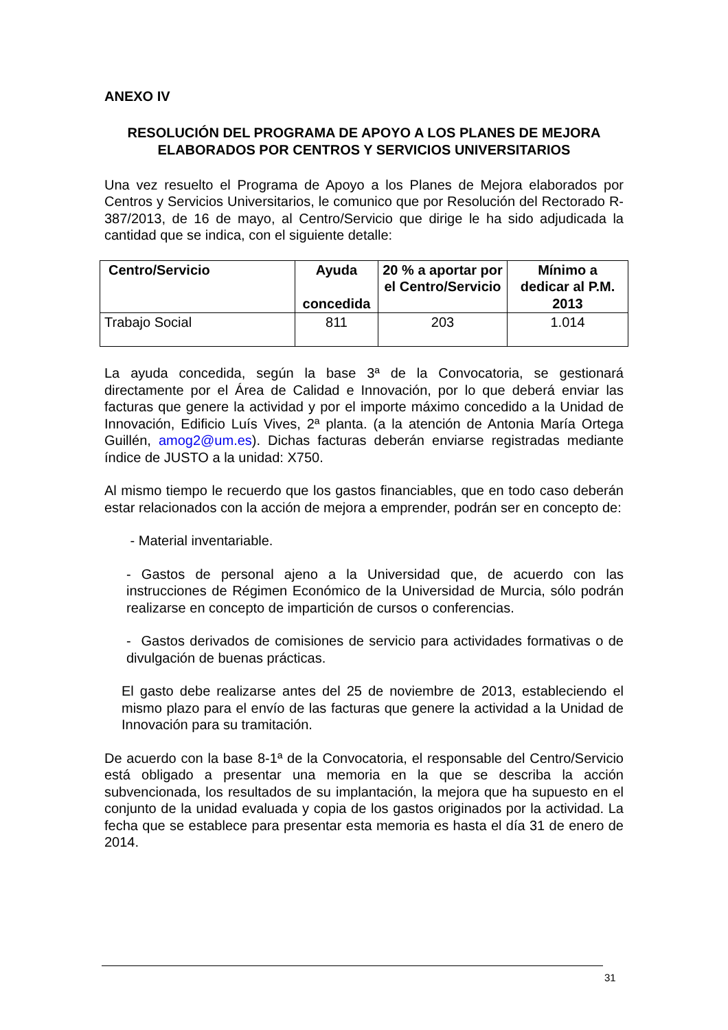ANEXO IV
RESOLUCIÓN DEL PROGRAMA DE APOYO A LOS PLANES DE MEJORA ELABORADOS POR CENTROS Y SERVICIOS UNIVERSITARIOS
Una vez resuelto el Programa de Apoyo a los Planes de Mejora elaborados por Centros y Servicios Universitarios, le comunico que por Resolución del Rectorado R-387/2013, de 16 de mayo, al Centro/Servicio que dirige le ha sido adjudicada la cantidad que se indica, con el siguiente detalle:
| Centro/Servicio | Ayuda concedida | 20 % a aportar por el Centro/Servicio | Mínimo a dedicar al P.M. 2013 |
| --- | --- | --- | --- |
| Trabajo Social | 811 | 203 | 1.014 |
La ayuda concedida, según la base 3ª de la Convocatoria, se gestionará directamente por el Área de Calidad e Innovación, por lo que deberá enviar las facturas que genere la actividad y por el importe máximo concedido a la Unidad de Innovación, Edificio Luís Vives, 2ª planta. (a la atención de Antonia María Ortega Guillén, amog2@um.es). Dichas facturas deberán enviarse registradas mediante índice de JUSTO a la unidad: X750.
Al mismo tiempo le recuerdo que los gastos financiables, que en todo caso deberán estar relacionados con la acción de mejora a emprender, podrán ser en concepto de:
- Material inventariable.
- Gastos de personal ajeno a la Universidad que, de acuerdo con las instrucciones de Régimen Económico de la Universidad de Murcia, sólo podrán realizarse en concepto de impartición de cursos o conferencias.
- Gastos derivados de comisiones de servicio para actividades formativas o de divulgación de buenas prácticas.
El gasto debe realizarse antes del 25 de noviembre de 2013, estableciendo el mismo plazo para el envío de las facturas que genere la actividad a la Unidad de Innovación para su tramitación.
De acuerdo con la base 8-1ª de la Convocatoria, el responsable del Centro/Servicio está obligado a presentar una memoria en la que se describa la acción subvencionada, los resultados de su implantación, la mejora que ha supuesto en el conjunto de la unidad evaluada y copia de los gastos originados por la actividad. La fecha que se establece para presentar esta memoria es hasta el día 31 de enero de 2014.
31